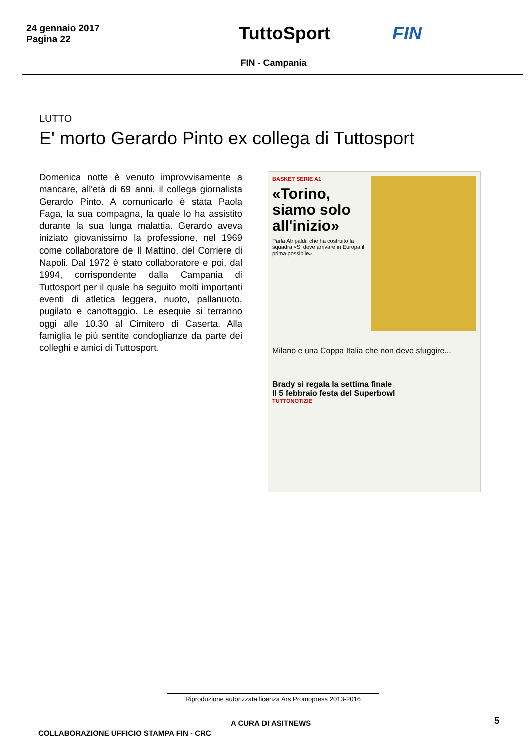24 gennaio 2017
Pagina 22
TuttoSport FIN
FIN - Campania
LUTTO
E' morto Gerardo Pinto ex collega di Tuttosport
Domenica notte è venuto improvvisamente a mancare, all'età di 69 anni, il collega giornalista Gerardo Pinto. A comunicarlo è stata Paola Faga, la sua compagna, la quale lo ha assistito durante la sua lunga malattia. Gerardo aveva iniziato giovanissimo la professione, nel 1969 come collaboratore de Il Mattino, del Corriere di Napoli. Dal 1972 è stato collaboratore e poi, dal 1994, corrispondente dalla Campania di Tuttosport per il quale ha seguito molti importanti eventi di atletica leggera, nuoto, pallanuoto, pugilato e canottaggio. Le esequie si terranno oggi alle 10.30 al Cimitero di Caserta. Alla famiglia le più sentite condoglianze da parte dei colleghi e amici di Tuttosport.
BASKET SERIE A1
«Torino, siamo solo all'inizio»
Parla Atripaldi, che ha costruito la squadra «Si deve arrivare in Europa il prima possibile»
Milano e una Coppa Italia che non deve sfuggire...
Brady si regala la settima finale
Il 5 febbraio festa del Superbowl
TUTTONOTIZIE
Riproduzione autorizzata licenza Ars Promopress 2013-2016
A CURA DI ASITNEWS 5
COLLABORAZIONE UFFICIO STAMPA FIN - CRC